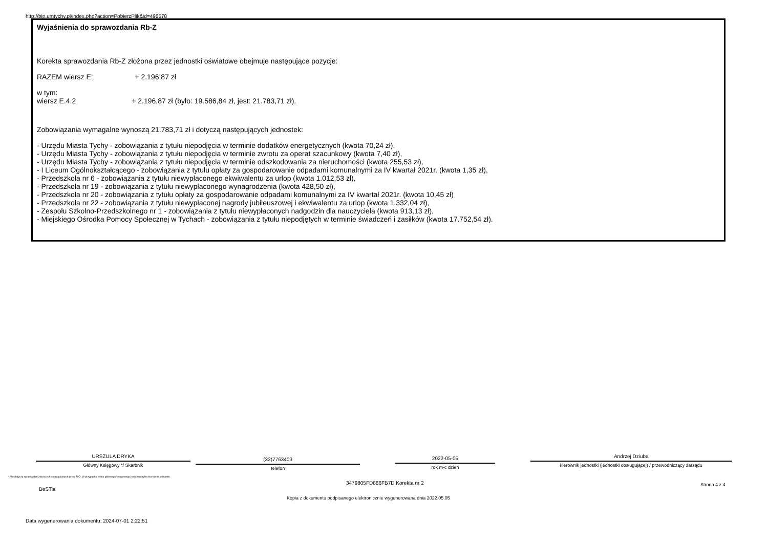http://bip.umtychy.pl/index.php?action=PobierzPlik&id=496578
Wyjaśnienia do sprawozdania Rb-Z
Korekta sprawozdania Rb-Z złożona przez jednostki oświatowe obejmuje następujące pozycje:
RAZEM wiersz E: + 2.196,87 zł
w tym:
wiersz E.4.2 + 2.196,87 zł (było: 19.586,84 zł, jest: 21.783,71 zł).
Zobowiązania wymagalne wynoszą 21.783,71 zł i dotyczą następujących jednostek:
- Urzędu Miasta Tychy - zobowiązania z tytułu niepodjęcia w terminie dodatków energetycznych (kwota 70,24 zł),
- Urzędu Miasta Tychy - zobowiązania z tytułu niepodjęcia w terminie zwrotu za operat szacunkowy (kwota 7,40 zł),
- Urzędu Miasta Tychy - zobowiązania z tytułu niepodjęcia w terminie odszkodowania za nieruchomości (kwota 255,53 zł),
- I Liceum Ogólnokształcącego - zobowiązania z tytułu opłaty za gospodarowanie odpadami komunalnymi za IV kwartał 2021r. (kwota 1,35 zł),
- Przedszkola nr 6 - zobowiązania z tytułu niewypłaconego ekwiwalentu za urlop (kwota 1.012,53 zł),
- Przedszkola nr 19 - zobowiązania z tytułu niewypłaconego wynagrodzenia (kwota 428,50 zł),
- Przedszkola nr 20 - zobowiązania z tytułu opłaty za gospodarowanie odpadami komunalnymi za IV kwartał 2021r. (kwota 10,45 zł)
- Przedszkola nr 22 - zobowiązania z tytułu niewypłaconej nagrody jubileuszowej i ekwiwalentu za urlop (kwota 1.332,04 zł),
- Zespołu Szkolno-Przedszkolnego nr 1 - zobowiązania z tytułu niewypłaconych nadgodzin dla nauczyciela (kwota 913,13 zł),
- Miejskiego Ośrodka Pomocy Społecznej w Tychach - zobowiązania z tytułu niepodjętych w terminie świadczeń i zasiłków (kwota 17.752,54 zł).
URSZULA DRYKA
Główny Księgowy */ Skarbnik
(32)7763403
telefon
2022-05-05
rok m-c dzień
Andrzej Dziuba
kierownik jednostki (jednostki obsługującej) / przewodniczący zarządu
* Nie dotyczy sprawozdań zbiorczych sporządzanych przez RIO. W przypadku braku głównego księgowego podpisuje tylko kierownik jednostki.
3479805FD886FB7D Korekta nr 2
BeSTia
Strona 4 z 4
Kopia z dokumentu podpisanego elektronicznie wygenerowana dnia 2022.05.05
Data wygenerowania dokumentu: 2024-07-01 2:22:51